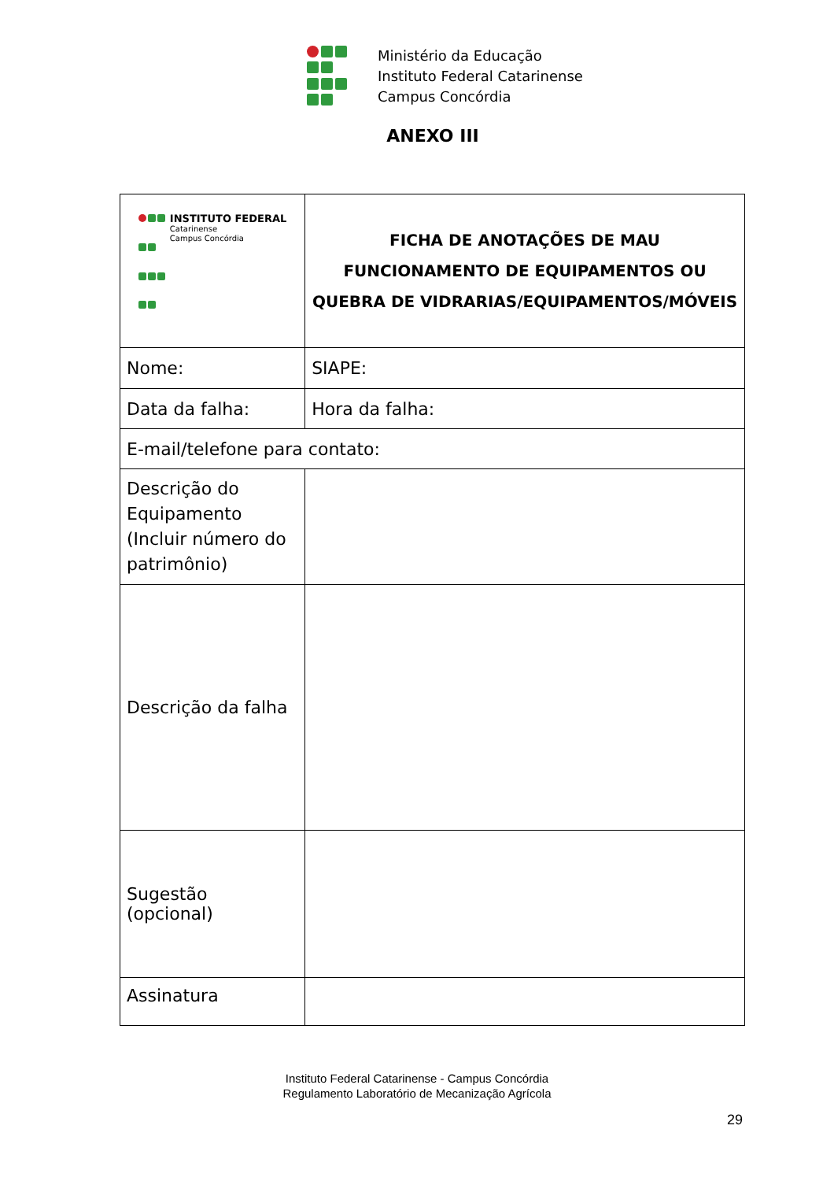Ministério da Educação
Instituto Federal Catarinense
Campus Concórdia
ANEXO III
| INSTITUTO FEDERAL Catarinense Campus Concórdia | FICHA DE ANOTAÇÕES DE MAU FUNCIONAMENTO DE EQUIPAMENTOS OU QUEBRA DE VIDRARIAS/EQUIPAMENTOS/MÓVEIS | |
| Nome: | | SIAPE: |
| Data da falha: | Hora da falha: | |
| E-mail/telefone para contato: | | |
| Descrição do Equipamento (Incluir número do patrimônio) | | |
| Descrição da falha | | |
| Sugestão (opcional) | | |
| Assinatura | | |
Instituto Federal Catarinense - Campus Concórdia
Regulamento Laboratório de Mecanização Agrícola
29